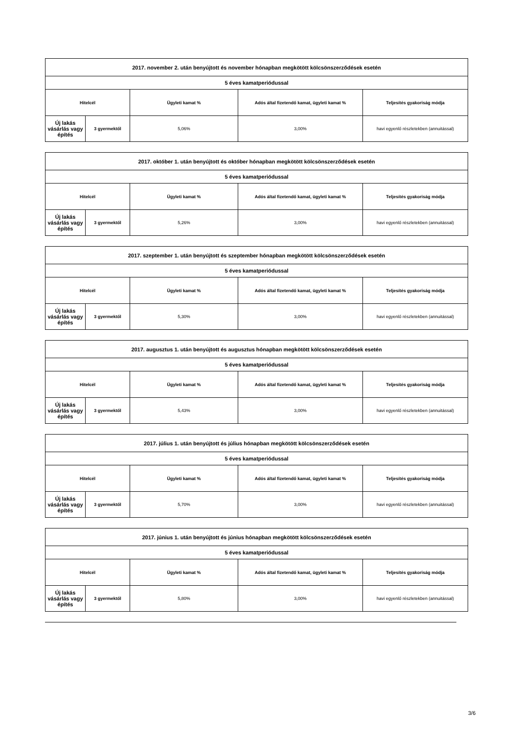| 2017. november 2. után benyújtott és november hónapban megkötött kölcsönszerződések esetén | | | | |
| 5 éves kamatperiódussal | | | | |
| Hitelcél | | Ügyleti kamat % | Adós által fizetendő kamat, ügyleti kamat % | Teljesítés gyakoriság módja |
| Új lakás vásárlás vagy építés | 3 gyermektől | 5,06% | 3,00% | havi egyenlő részletekben (annuitással) |
| 2017. október 1. után benyújtott és október hónapban megkötött kölcsönszerződések esetén | | | | |
| 5 éves kamatperiódussal | | | | |
| Hitelcél | | Ügyleti kamat % | Adós által fizetendő kamat, ügyleti kamat % | Teljesítés gyakoriság módja |
| Új lakás vásárlás vagy építés | 3 gyermektől | 5,26% | 3,00% | havi egyenlő részletekben (annuitással) |
| 2017. szeptember 1. után benyújtott és szeptember hónapban megkötött kölcsönszerződések esetén | | | | |
| 5 éves kamatperiódussal | | | | |
| Hitelcél | | Ügyleti kamat % | Adós által fizetendő kamat, ügyleti kamat % | Teljesítés gyakoriság módja |
| Új lakás vásárlás vagy építés | 3 gyermektől | 5,30% | 3,00% | havi egyenlő részletekben (annuitással) |
| 2017. augusztus 1. után benyújtott és augusztus hónapban megkötött kölcsönszerződések esetén | | | | |
| 5 éves kamatperiódussal | | | | |
| Hitelcél | | Ügyleti kamat % | Adós által fizetendő kamat, ügyleti kamat % | Teljesítés gyakoriság módja |
| Új lakás vásárlás vagy építés | 3 gyermektől | 5,43% | 3,00% | havi egyenlő részletekben (annuitással) |
| 2017. július 1. után benyújtott és július hónapban megkötött kölcsönszerződések esetén | | | | |
| 5 éves kamatperiódussal | | | | |
| Hitelcél | | Ügyleti kamat % | Adós által fizetendő kamat, ügyleti kamat % | Teljesítés gyakoriság módja |
| Új lakás vásárlás vagy építés | 3 gyermektől | 5,70% | 3,00% | havi egyenlő részletekben (annuitással) |
| 2017. június 1. után benyújtott és június hónapban megkötött kölcsönszerződések esetén | | | | |
| 5 éves kamatperiódussal | | | | |
| Hitelcél | | Ügyleti kamat % | Adós által fizetendő kamat, ügyleti kamat % | Teljesítés gyakoriság módja |
| Új lakás vásárlás vagy építés | 3 gyermektől | 5,80% | 3,00% | havi egyenlő részletekben (annuitással) |
3/6